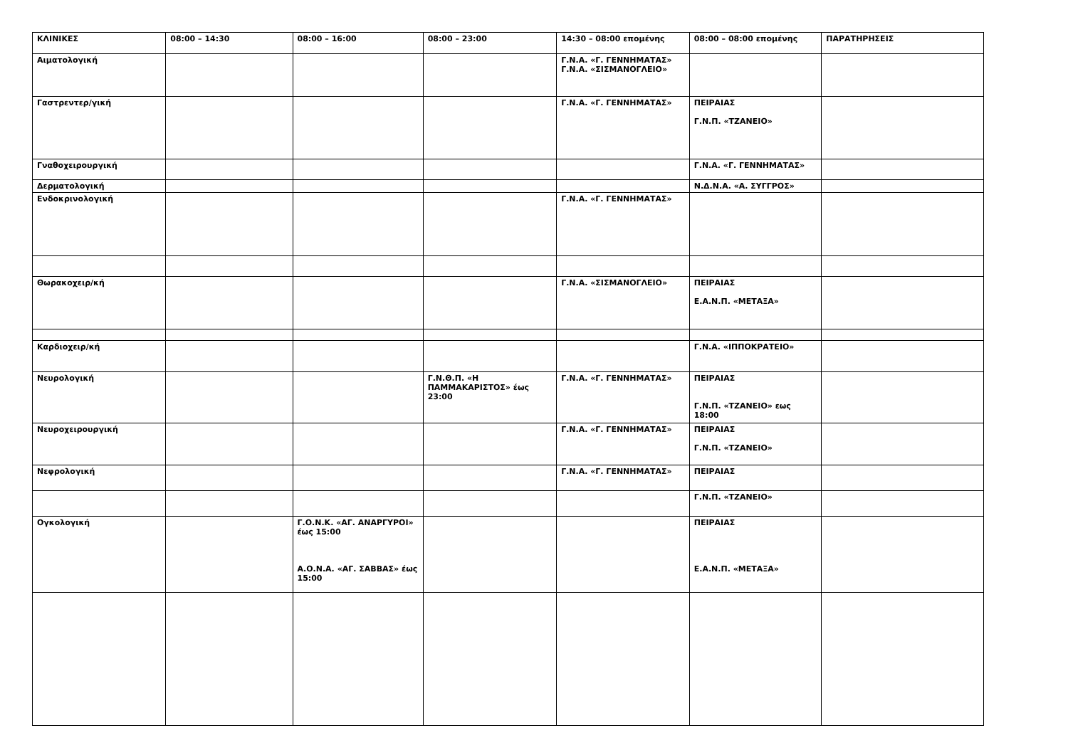| ΚΛΙΝΙΚΕΣ | 08:00 – 14:30 | 08:00 – 16:00 | 08:00 – 23:00 | 14:30 – 08:00 επομένης | 08:00 – 08:00 επομένης | ΠΑΡΑΤΗΡΗΣΕΙΣ |
| Αιματολογική | | | | Γ.Ν.Α. «Γ. ΓΕΝΝΗΜΑΤΑΣ» Γ.Ν.Α. «ΣΙΣΜΑΝΟΓΛΕΙΟ» | | |
| Γαστρεντερ/γική | | | | Γ.Ν.Α. «Γ. ΓΕΝΝΗΜΑΤΑΣ» | ΠΕΙΡΑΙΑΣ Γ.Ν.Π. «ΤΖΑΝΕΙΟ» | |
| Γναθοχειρουργική | | | | | Γ.Ν.Α. «Γ. ΓΕΝΝΗΜΑΤΑΣ» | |
| Δερματολογική | | | | | Ν.Δ.Ν.Α. «Α. ΣΥΓΓΡΟΣ» | |
| Ενδοκρινολογική | | | | Γ.Ν.Α. «Γ. ΓΕΝΝΗΜΑΤΑΣ» | | |
| Θωρακοχειρ/κή | | | | Γ.Ν.Α. «ΣΙΣΜΑΝΟΓΛΕΙΟ» | ΠΕΙΡΑΙΑΣ Ε.Α.Ν.Π. «ΜΕΤΑΞΑ» | |
| Καρδιοχειρ/κή | | | | | Γ.Ν.Α. «ΙΠΠΟΚΡΑΤΕΙΟ» | |
| Νευρολογική | | | Γ.Ν.Θ.Π. «Η ΠΑΜΜΑΚΑΡΙΣΤΟΣ» έως 23:00 | Γ.Ν.Α. «Γ. ΓΕΝΝΗΜΑΤΑΣ» | ΠΕΙΡΑΙΑΣ Γ.Ν.Π. «ΤΖΑΝΕΙΟ» εως 18:00 | |
| Νευροχειρουργική | | | | Γ.Ν.Α. «Γ. ΓΕΝΝΗΜΑΤΑΣ» | ΠΕΙΡΑΙΑΣ Γ.Ν.Π. «ΤΖΑΝΕΙΟ» | |
| Νεφρολογική | | | | Γ.Ν.Α. «Γ. ΓΕΝΝΗΜΑΤΑΣ» | ΠΕΙΡΑΙΑΣ | |
| | | | | | Γ.Ν.Π. «ΤΖΑΝΕΙΟ» | |
| Ογκολογική | | Γ.Ο.Ν.Κ. «ΑΓ. ΑΝΑΡΓΥΡΟΙ» έως 15:00 Α.Ο.Ν.Α. «ΑΓ. ΣΑΒΒΑΣ» έως 15:00 | | | ΠΕΙΡΑΙΑΣ Ε.Α.Ν.Π. «ΜΕΤΑΞΑ» | |